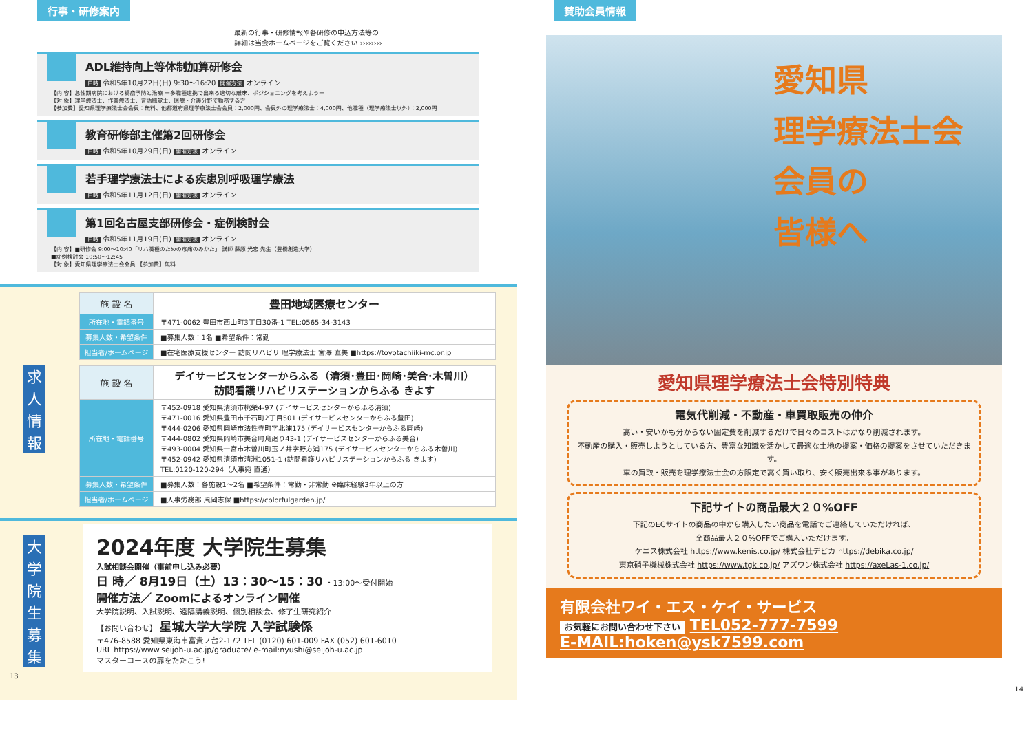行事・研修案内
最新の行事・研修情報や各研修の申込方法等の
詳細は当会ホームページをご覧ください ››››››››
ADL維持向上等体制加算研修会
日時 令和5年10月22日(日) 9:30～16:20 開催方法 オンライン
【内 容】急性期病院における褥瘡予防と治療 ー多職種連携で出来る適切な離床、ポジショニングを考えようー
【対 象】理学療法士、作業療法士、言語聴覚士、医療・介護分野で勤務する方
【参加費】愛知県理学療法士会会員：無料、他都道府県理学療法士会会員：2,000円、会員外の理学療法士：4,000円、他職種（理学療法士以外）：2,000円
教育研修部主催第2回研修会
日時 令和5年10月29日(日) 開催方法 オンライン
若手理学療法士による疾患別呼吸理学療法
日時 令和5年11月12日(日) 開催方法 オンライン
第1回名古屋支部研修会・症例検討会
日時 令和5年11月19日(日) 開催方法 オンライン
【内 容】■研修会 9:00～10:40「リハ職種のための疼痛のみかた」 講師 藤原 光宏 先生（豊橋創造大学）
■症例検討会 10:50～12:45
【対 象】愛知県理学療法士会会員 【参加費】無料
求
人
情
報
| 施 設 名 | 豊田地域医療センター |
| 所在地・電話番号 | 〒471-0062 豊田市西山町3丁目30番-1 TEL:0565-34-3143 |
| 募集人数・希望条件 | ■募集人数：1名 ■希望条件：常勤 |
| 担当者/ホームページ | ■在宅医療支援センター 訪問リハビリ 理学療法士 宮澤 直美 ■https://toyotachiiki-mc.or.jp |
| 施 設 名 | デイサービスセンターからふる（清須･豊田･岡崎･美合･木曽川） 訪問看護リハビリステーションからふる きよす |
| 所在地・電話番号 | 〒452-0918 愛知県清須市桃栄4-97 (デイサービスセンターからふる清須) 〒471-0016 愛知県豊田市千石町2丁目501 (デイサービスセンターからふる豊田) 〒444-0206 愛知県岡崎市法性寺町字北浦175 (デイサービスセンターからふる岡崎) 〒444-0802 愛知県岡崎市美合町鳥廻り43-1 (デイサービスセンターからふる美合) 〒493-0004 愛知県一宮市木曽川町玉ノ井字野方浦175 (デイサービスセンターからふる木曽川) 〒452-0942 愛知県清須市清洲1051-1 (訪問看護リハビリステーションからふる きよす) TEL:0120-120-294（人事宛 直通） |
| 募集人数・希望条件 | ■募集人数：各施設1～2名 ■希望条件：常勤・非常勤 ※臨床経験3年以上の方 |
| 担当者/ホームページ | ■人事労務部 風岡志保 ■https://colorfulgarden.jp/ |
大
学
院
生
募
集
2024年度 大学院生募集
入試相談会開催（事前申し込み必要）
日 時／ 8月19日（土）13：30～15：30 ・13:00～受付開始
開催方法／ Zoomによるオンライン開催
大学院説明、入試説明、遠隔講義説明、個別相談会、修了生研究紹介
【お問い合わせ】 星城大学大学院 入学試験係
〒476-8588 愛知県東海市富貴ノ台2-172 TEL (0120) 601-009 FAX (052) 601-6010
URL https://www.seijoh-u.ac.jp/graduate/ e-mail:nyushi@seijoh-u.ac.jp
マスターコースの扉をたたこう!
13
賛助会員情報
愛知県
理学療法士会
会員の
皆様へ
愛知県理学療法士会特別特典
電気代削減・不動産・車買取販売の仲介
高い・安いかも分からない固定費を削減するだけで日々のコストはかなり削減されます。
不動産の購入・販売しようとしている方、豊富な知識を活かして最適な土地の提案・価格の提案をさせていただきます。
車の買取・販売を理学療法士会の方限定で高く買い取り、安く販売出来る事があります。
下記サイトの商品最大２０%OFF
下記のECサイトの商品の中から購入したい商品を電話でご連絡していただければ、
全商品最大２０%OFFでご購入いただけます。
ケニス株式会社 https://www.kenis.co.jp/ 株式会社デビカ https://debika.co.jp/
東京硝子機械株式会社 https://www.tgk.co.jp/ アズワン株式会社 https://axeLas-1.co.jp/
有限会社ワイ・エス・ケイ・サービス
お気軽にお問い合わせ下さい TEL052-777-7599
E-MAIL:hoken@ysk7599.com
14